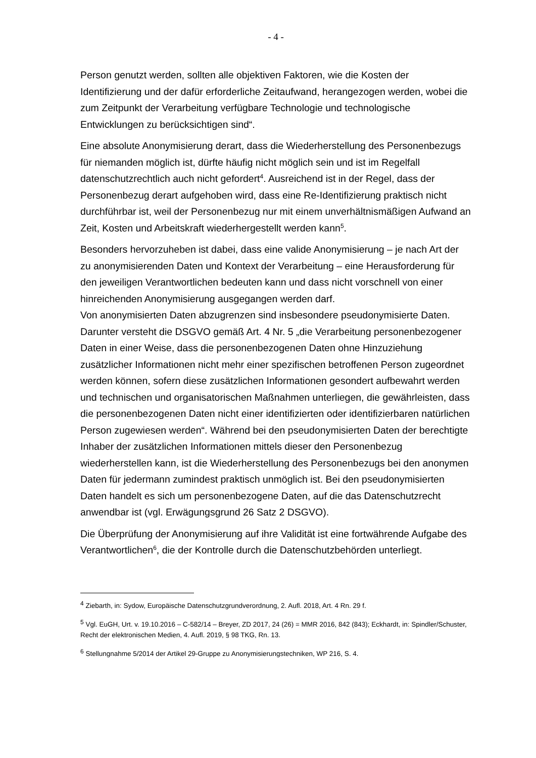- 4 -
Person genutzt werden, sollten alle objektiven Faktoren, wie die Kosten der Identifizierung und der dafür erforderliche Zeitaufwand, herangezogen werden, wobei die zum Zeitpunkt der Verarbeitung verfügbare Technologie und technologische Entwicklungen zu berücksichtigen sind“.
Eine absolute Anonymisierung derart, dass die Wiederherstellung des Personenbezugs für niemanden möglich ist, dürfte häufig nicht möglich sein und ist im Regelfall datenschutzrechtlich auch nicht gefordert<sup>4</sup>. Ausreichend ist in der Regel, dass der Personenbezug derart aufgehoben wird, dass eine Re-Identifizierung praktisch nicht durchführbar ist, weil der Personenbezug nur mit einem unverhältnismäßigen Aufwand an Zeit, Kosten und Arbeitskraft wiederhergestellt werden kann<sup>5</sup>.
Besonders hervorzuheben ist dabei, dass eine valide Anonymisierung – je nach Art der zu anonymisierenden Daten und Kontext der Verarbeitung – eine Herausforderung für den jeweiligen Verantwortlichen bedeuten kann und dass nicht vorschnell von einer hinreichenden Anonymisierung ausgegangen werden darf.
Von anonymisierten Daten abzugrenzen sind insbesondere pseudonymisierte Daten. Darunter versteht die DSGVO gemäß Art. 4 Nr. 5 „die Verarbeitung personenbezogener Daten in einer Weise, dass die personenbezogenen Daten ohne Hinzuziehung zusätzlicher Informationen nicht mehr einer spezifischen betroffenen Person zugeordnet werden können, sofern diese zusätzlichen Informationen gesondert aufbewahrt werden und technischen und organisatorischen Maßnahmen unterliegen, die gewährleisten, dass die personenbezogenen Daten nicht einer identifizierten oder identifizierbaren natürlichen Person zugewiesen werden“. Während bei den pseudonymisierten Daten der berechtigte Inhaber der zusätzlichen Informationen mittels dieser den Personenbezug wiederherstellen kann, ist die Wiederherstellung des Personenbezugs bei den anonymen Daten für jedermann zumindest praktisch unmöglich ist. Bei den pseudonymisierten Daten handelt es sich um personenbezogene Daten, auf die das Datenschutzrecht anwendbar ist (vgl. Erwägungsgrund 26 Satz 2 DSGVO).
Die Überprüfung der Anonymisierung auf ihre Validität ist eine fortwährende Aufgabe des Verantwortlichen<sup>6</sup>, die der Kontrolle durch die Datenschutzbehörden unterliegt.
<sup>4</sup> Ziebarth, in: Sydow, Europäische Datenschutzgrundverordnung, 2. Aufl. 2018, Art. 4 Rn. 29 f.
<sup>5</sup> Vgl. EuGH, Urt. v. 19.10.2016 – C-582/14 – Breyer, ZD 2017, 24 (26) = MMR 2016, 842 (843); Eckhardt, in: Spindler/Schuster, Recht der elektronischen Medien, 4. Aufl. 2019, § 98 TKG, Rn. 13.
<sup>6</sup> Stellungnahme 5/2014 der Artikel 29-Gruppe zu Anonymisierungstechniken, WP 216, S. 4.